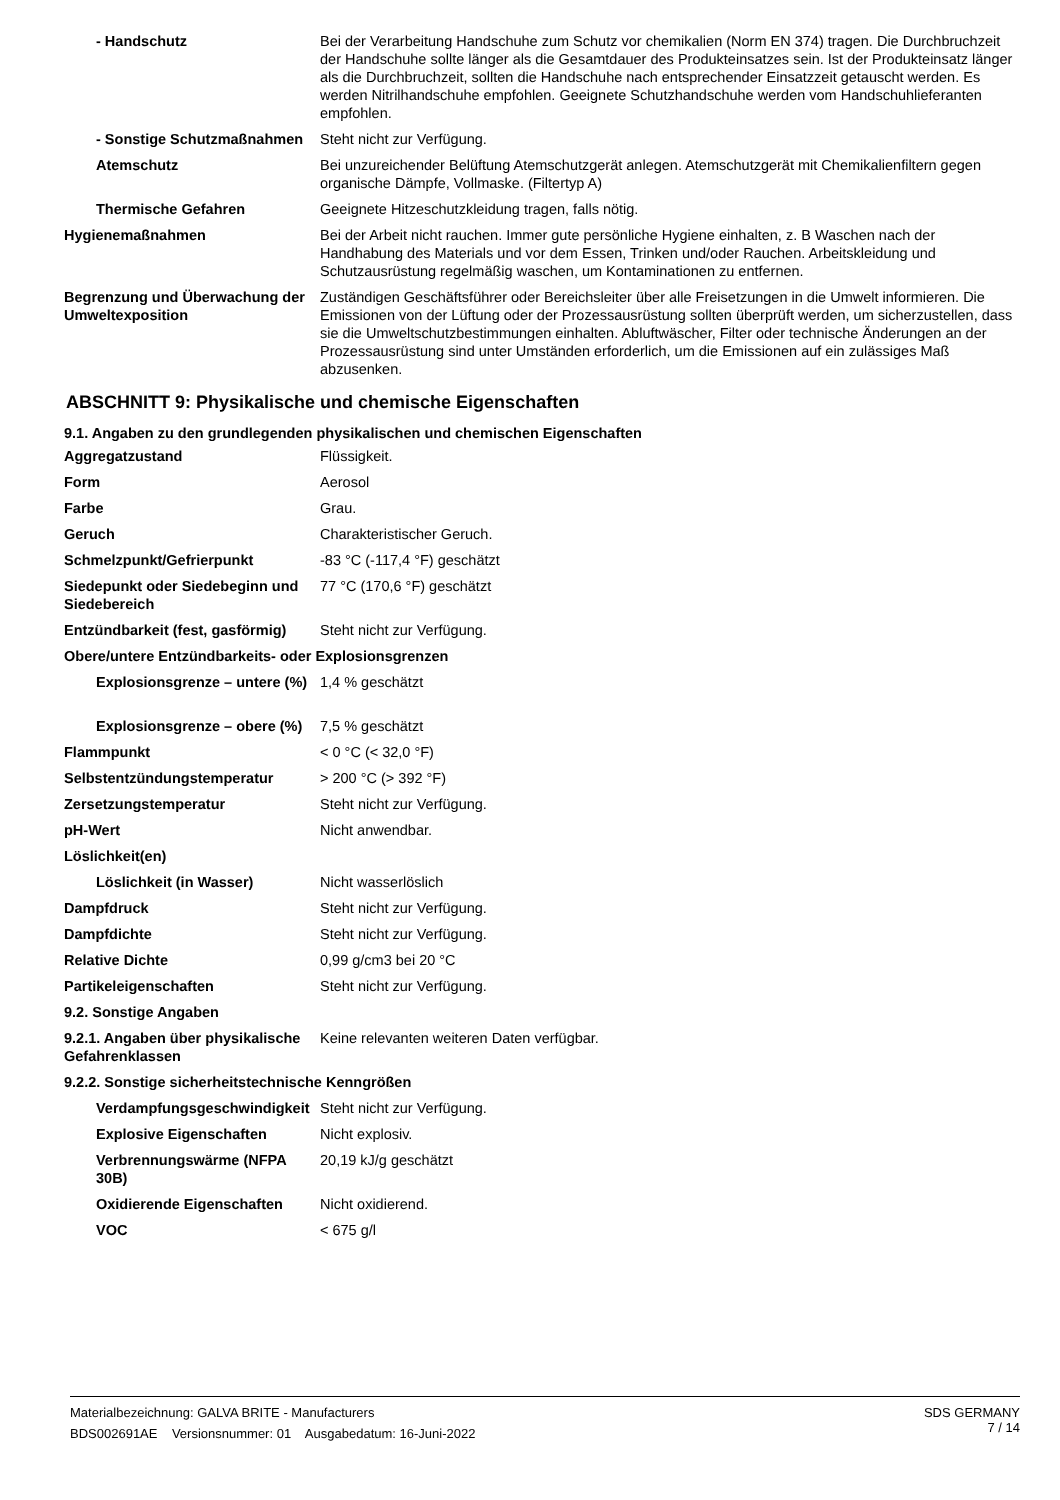| - Handschutz | Bei der Verarbeitung Handschuhe zum Schutz vor chemikalien (Norm EN 374) tragen. Die Durchbruchzeit der Handschuhe sollte länger als die Gesamtdauer des Produkteinsatzes sein. Ist der Produkteinsatz länger als die Durchbruchzeit, sollten die Handschuhe nach entsprechender Einsatzzeit getauscht werden. Es werden Nitrilhandschuhe empfohlen. Geeignete Schutzhandschuhe werden vom Handschuhlieferanten empfohlen. |
| - Sonstige Schutzmaßnahmen | Steht nicht zur Verfügung. |
| Atemschutz | Bei unzureichender Belüftung Atemschutzgerät anlegen. Atemschutzgerät mit Chemikalienfiltern gegen organische Dämpfe, Vollmaske. (Filtertyp A) |
| Thermische Gefahren | Geeignete Hitzeschutzkleidung tragen, falls nötig. |
| Hygienemaßnahmen | Bei der Arbeit nicht rauchen. Immer gute persönliche Hygiene einhalten, z. B Waschen nach der Handhabung des Materials und vor dem Essen, Trinken und/oder Rauchen. Arbeitskleidung und Schutzausrüstung regelmäßig waschen, um Kontaminationen zu entfernen. |
| Begrenzung und Überwachung der Umweltexposition | Zuständigen Geschäftsführer oder Bereichsleiter über alle Freisetzungen in die Umwelt informieren. Die Emissionen von der Lüftung oder der Prozessausrüstung sollten überprüft werden, um sicherzustellen, dass sie die Umweltschutzbestimmungen einhalten. Abluftwäscher, Filter oder technische Änderungen an der Prozessausrüstung sind unter Umständen erforderlich, um die Emissionen auf ein zulässiges Maß abzusenken. |
ABSCHNITT 9: Physikalische und chemische Eigenschaften
9.1. Angaben zu den grundlegenden physikalischen und chemischen Eigenschaften
| Aggregatzustand | Flüssigkeit. |
| Form | Aerosol |
| Farbe | Grau. |
| Geruch | Charakteristischer Geruch. |
| Schmelzpunkt/Gefrierpunkt | -83 °C (-117,4 °F) geschätzt |
| Siedepunkt oder Siedebeginn und Siedebereich | 77 °C (170,6 °F) geschätzt |
| Entzündbarkeit (fest, gasförmig) | Steht nicht zur Verfügung. |
| Obere/untere Entzündbarkeits- oder Explosionsgrenzen | |
| Explosionsgrenze – untere (%) | 1,4 % geschätzt |
| Explosionsgrenze – obere (%) | 7,5 % geschätzt |
| Flammpunkt | < 0 °C (< 32,0 °F) |
| Selbstentzündungstemperatur | > 200 °C (> 392 °F) |
| Zersetzungstemperatur | Steht nicht zur Verfügung. |
| pH-Wert | Nicht anwendbar. |
| Löslichkeit(en) | |
| Löslichkeit (in Wasser) | Nicht wasserlöslich |
| Dampfdruck | Steht nicht zur Verfügung. |
| Dampfdichte | Steht nicht zur Verfügung. |
| Relative Dichte | 0,99 g/cm3 bei 20 °C |
| Partikeleigenschaften | Steht nicht zur Verfügung. |
| 9.2. Sonstige Angaben | |
| 9.2.1. Angaben über physikalische Gefahrenklassen | Keine relevanten weiteren Daten verfügbar. |
| 9.2.2. Sonstige sicherheitstechnische Kenngrößen | |
| Verdampfungsgeschwindigkeit | Steht nicht zur Verfügung. |
| Explosive Eigenschaften | Nicht explosiv. |
| Verbrennungswärme (NFPA 30B) | 20,19 kJ/g geschätzt |
| Oxidierende Eigenschaften | Nicht oxidierend. |
| VOC | < 675 g/l |
SDS GERMANY
7 / 14
Materialbezeichnung: GALVA BRITE - Manufacturers
BDS002691AE Versionsnummer: 01 Ausgabedatum: 16-Juni-2022